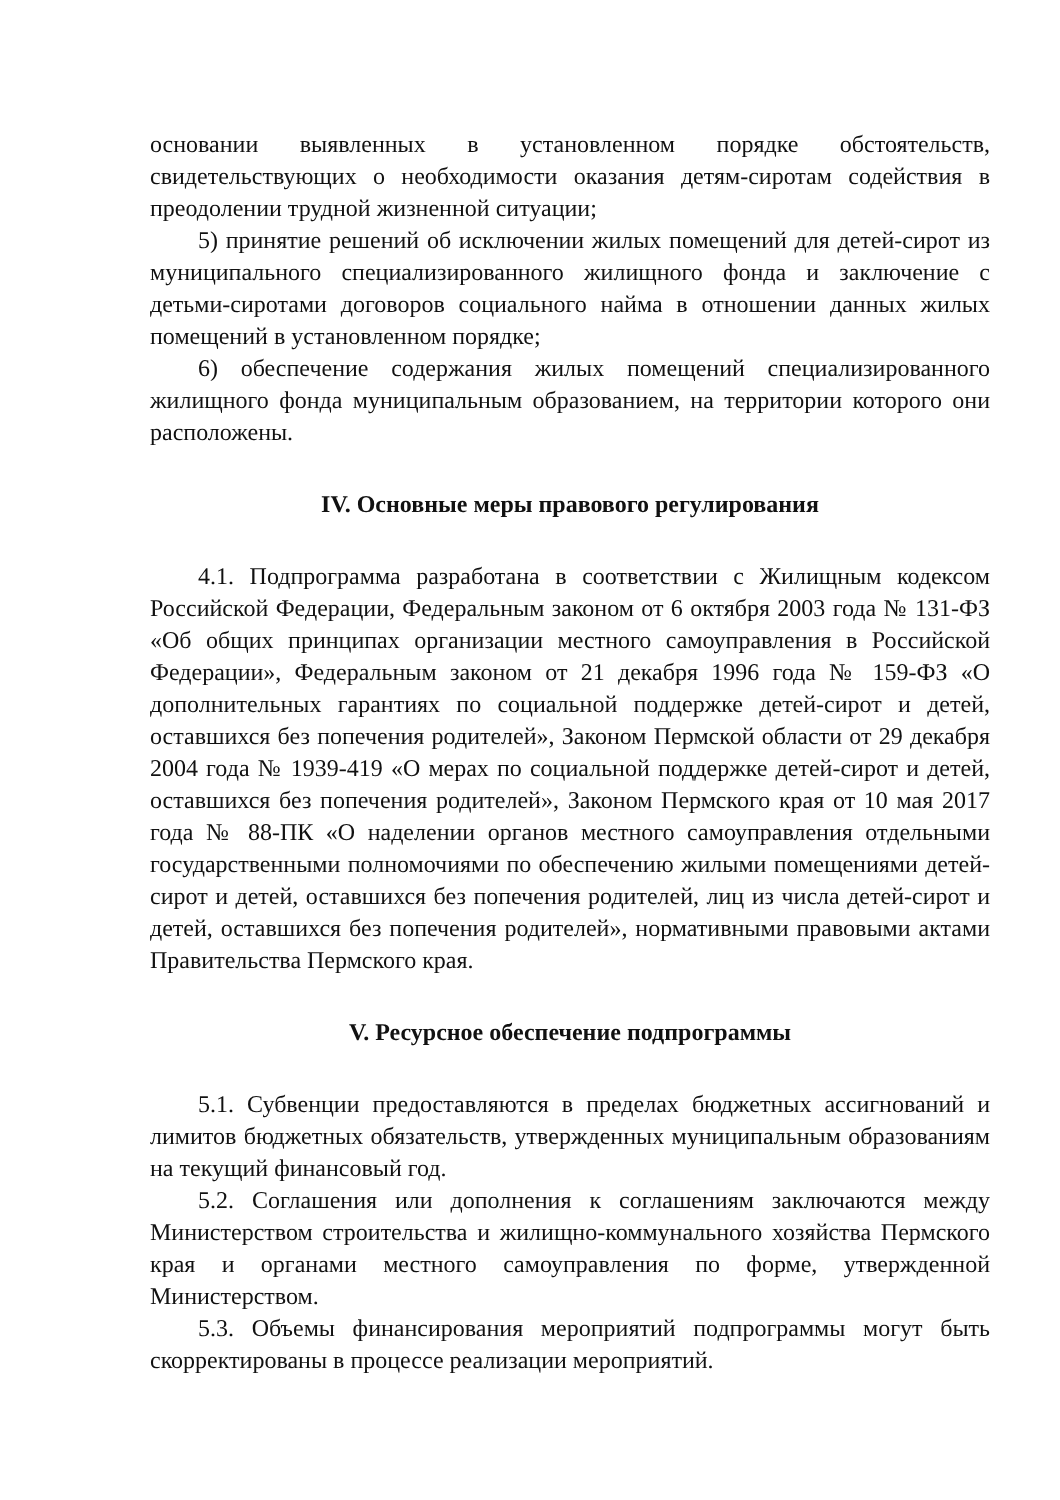основании выявленных в установленном порядке обстоятельств, свидетельствующих о необходимости оказания детям-сиротам содействия в преодолении трудной жизненной ситуации;
5) принятие решений об исключении жилых помещений для детей-сирот из муниципального специализированного жилищного фонда и заключение с детьми-сиротами договоров социального найма в отношении данных жилых помещений в установленном порядке;
6) обеспечение содержания жилых помещений специализированного жилищного фонда муниципальным образованием, на территории которого они расположены.
IV. Основные меры правового регулирования
4.1. Подпрограмма разработана в соответствии с Жилищным кодексом Российской Федерации, Федеральным законом от 6 октября 2003 года № 131-ФЗ «Об общих принципах организации местного самоуправления в Российской Федерации», Федеральным законом от 21 декабря 1996 года № 159-ФЗ «О дополнительных гарантиях по социальной поддержке детей-сирот и детей, оставшихся без попечения родителей», Законом Пермской области от 29 декабря 2004 года № 1939-419 «О мерах по социальной поддержке детей-сирот и детей, оставшихся без попечения родителей», Законом Пермского края от 10 мая 2017 года № 88-ПК «О наделении органов местного самоуправления отдельными государственными полномочиями по обеспечению жилыми помещениями детей-сирот и детей, оставшихся без попечения родителей, лиц из числа детей-сирот и детей, оставшихся без попечения родителей», нормативными правовыми актами Правительства Пермского края.
V. Ресурсное обеспечение подпрограммы
5.1. Субвенции предоставляются в пределах бюджетных ассигнований и лимитов бюджетных обязательств, утвержденных муниципальным образованиям на текущий финансовый год.
5.2. Соглашения или дополнения к соглашениям заключаются между Министерством строительства и жилищно-коммунального хозяйства Пермского края и органами местного самоуправления по форме, утвержденной Министерством.
5.3. Объемы финансирования мероприятий подпрограммы могут быть скорректированы в процессе реализации мероприятий.